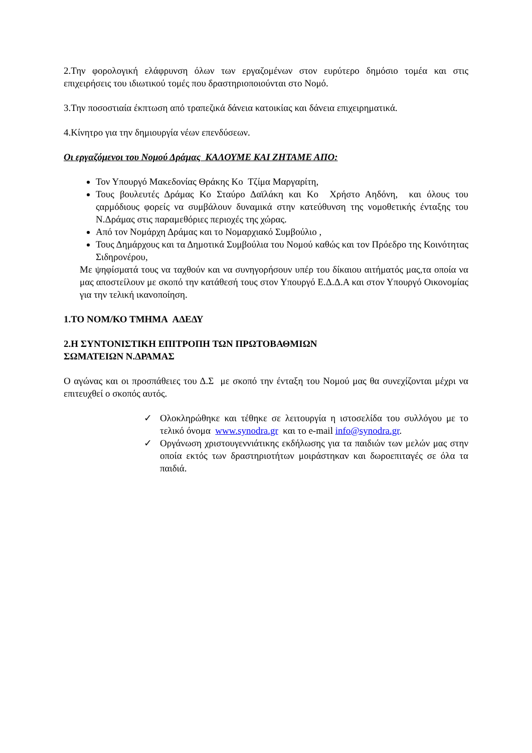2.Την φορολογική ελάφρυνση όλων των εργαζομένων στον ευρύτερο δημόσιο τομέα και στις επιχειρήσεις του ιδιωτικού τομές που δραστηριοποιούνται στο Νομό.
3.Την ποσοστιαία έκπτωση από τραπεζικά δάνεια κατοικίας και δάνεια επιχειρηματικά.
4.Κίνητρο για την δημιουργία νέων επενδύσεων.
Οι εργαζόμενοι του Νομού Δράμας ΚΑΛΟΥΜΕ ΚΑΙ ΖΗΤΑΜΕ ΑΠΟ:
Τον Υπουργό Μακεδονίας Θράκης Κο Τζίμα Μαργαρίτη,
Τους βουλευτές Δράμας Κο Σταύρο Δαϊλάκη και Κο Χρήστο Αηδόνη, και όλους του ςαρμόδιους φορείς να συμβάλουν δυναμικά στην κατεύθυνση της νομοθετικής ένταξης του Ν.Δράμας στις παραμεθόριες περιοχές της χώρας.
Από τον Νομάρχη Δράμας και το Νομαρχιακό Συμβούλιο ,
Τους Δημάρχους και τα Δημοτικά Συμβούλια του Νομού καθώς και τον Πρόεδρο της Κοινότητας Σιδηρονέρου,
Με ψηφίσματά τους να ταχθούν και να συνηγορήσουν υπέρ του δίκαιου αιτήματός μας,τα οποία να μας αποστείλουν με σκοπό την κατάθεσή τους στον Υπουργό Ε.Δ.Δ.Α και στον Υπουργό Οικονομίας για την τελική ικανοποίηση.
1.ΤΟ ΝΟΜ/ΚΟ ΤΜΗΜΑ ΑΔΕΔΥ
2.Η ΣΥΝΤΟΝΙΣΤΙΚΗ ΕΠΙΤΡΟΠΗ ΤΩΝ ΠΡΩΤΟΒΑΘΜΙΩΝ
ΣΩΜΑΤΕΙΩΝ Ν.ΔΡΑΜΑΣ
Ο αγώνας και οι προσπάθειες του Δ.Σ με σκοπό την ένταξη του Νομού μας θα συνεχίζονται μέχρι να επιτευχθεί ο σκοπός αυτός.
✓ Ολοκληρώθηκε και τέθηκε σε λειτουργία η ιστοσελίδα του συλλόγου με το τελικό όνομα www.synodra.gr και το e-mail info@synodra.gr.
✓ Οργάνωση χριστουγεννιάτικης εκδήλωσης για τα παιδιών των μελών μας στην οποία εκτός των δραστηριοτήτων μοιράστηκαν και δωροεπιταγές σε όλα τα παιδιά.